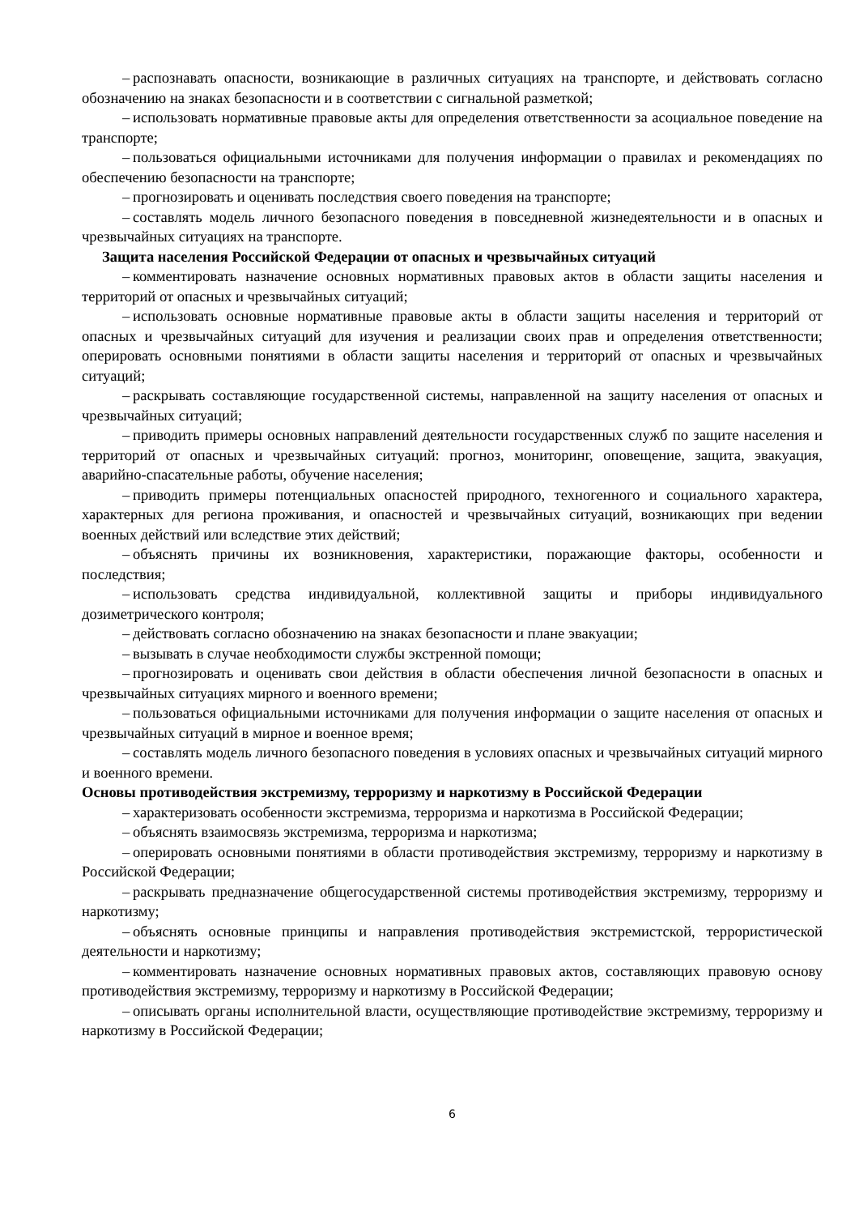– распознавать опасности, возникающие в различных ситуациях на транспорте, и действовать согласно обозначению на знаках безопасности и в соответствии с сигнальной разметкой;
– использовать нормативные правовые акты для определения ответственности за асоциальное поведение на транспорте;
– пользоваться официальными источниками для получения информации о правилах и рекомендациях по обеспечению безопасности на транспорте;
– прогнозировать и оценивать последствия своего поведения на транспорте;
– составлять модель личного безопасного поведения в повседневной жизнедеятельности и в опасных и чрезвычайных ситуациях на транспорте.
Защита населения Российской Федерации от опасных и чрезвычайных ситуаций
– комментировать назначение основных нормативных правовых актов в области защиты населения и территорий от опасных и чрезвычайных ситуаций;
– использовать основные нормативные правовые акты в области защиты населения и территорий от опасных и чрезвычайных ситуаций для изучения и реализации своих прав и определения ответственности; оперировать основными понятиями в области защиты населения и территорий от опасных и чрезвычайных ситуаций;
– раскрывать составляющие государственной системы, направленной на защиту населения от опасных и чрезвычайных ситуаций;
– приводить примеры основных направлений деятельности государственных служб по защите населения и территорий от опасных и чрезвычайных ситуаций: прогноз, мониторинг, оповещение, защита, эвакуация, аварийно-спасательные работы, обучение населения;
– приводить примеры потенциальных опасностей природного, техногенного и социального характера, характерных для региона проживания, и опасностей и чрезвычайных ситуаций, возникающих при ведении военных действий или вследствие этих действий;
– объяснять причины их возникновения, характеристики, поражающие факторы, особенности и последствия;
– использовать средства индивидуальной, коллективной защиты и приборы индивидуального дозиметрического контроля;
– действовать согласно обозначению на знаках безопасности и плане эвакуации;
– вызывать в случае необходимости службы экстренной помощи;
– прогнозировать и оценивать свои действия в области обеспечения личной безопасности в опасных и чрезвычайных ситуациях мирного и военного времени;
– пользоваться официальными источниками для получения информации о защите населения от опасных и чрезвычайных ситуаций в мирное и военное время;
– составлять модель личного безопасного поведения в условиях опасных и чрезвычайных ситуаций мирного и военного времени.
Основы противодействия экстремизму, терроризму и наркотизму в Российской Федерации
– характеризовать особенности экстремизма, терроризма и наркотизма в Российской Федерации;
– объяснять взаимосвязь экстремизма, терроризма и наркотизма;
– оперировать основными понятиями в области противодействия экстремизму, терроризму и наркотизму в Российской Федерации;
– раскрывать предназначение общегосударственной системы противодействия экстремизму, терроризму и наркотизму;
– объяснять основные принципы и направления противодействия экстремистской, террористической деятельности и наркотизму;
– комментировать назначение основных нормативных правовых актов, составляющих правовую основу противодействия экстремизму, терроризму и наркотизму в Российской Федерации;
– описывать органы исполнительной власти, осуществляющие противодействие экстремизму, терроризму и наркотизму в Российской Федерации;
6